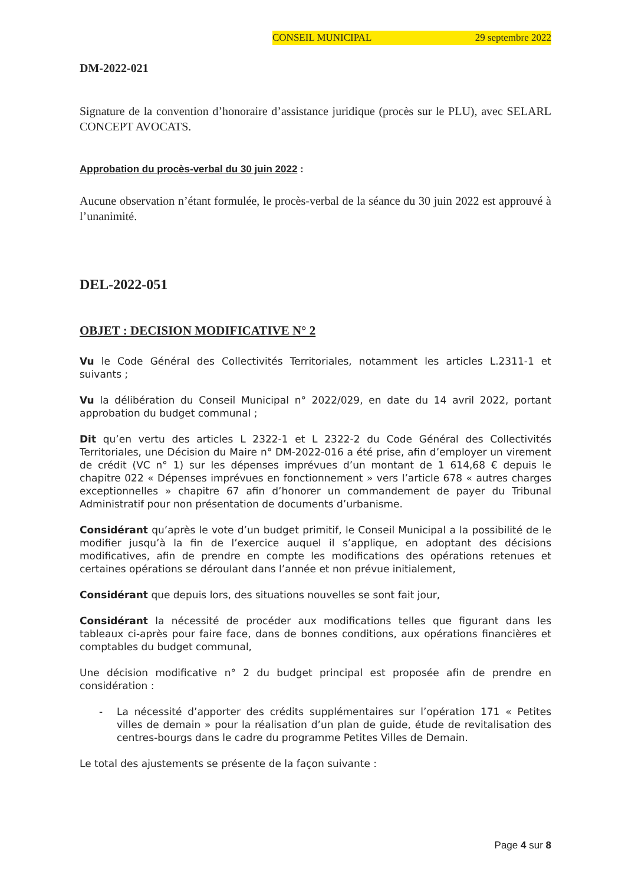CONSEIL MUNICIPAL 29 septembre 2022
DM-2022-021
Signature de la convention d’honoraire d’assistance juridique (procès sur le PLU), avec SELARL CONCEPT AVOCATS.
Approbation du procès-verbal du 30 juin 2022 :
Aucune observation n’étant formulée, le procès-verbal de la séance du 30 juin 2022 est approuvé à l’unanimité.
DEL-2022-051
OBJET : DECISION MODIFICATIVE N° 2
Vu le Code Général des Collectivités Territoriales, notamment les articles L.2311-1 et suivants ;
Vu la délibération du Conseil Municipal n° 2022/029, en date du 14 avril 2022, portant approbation du budget communal ;
Dit qu’en vertu des articles L 2322-1 et L 2322-2 du Code Général des Collectivités Territoriales, une Décision du Maire n° DM-2022-016 a été prise, afin d’employer un virement de crédit (VC n° 1) sur les dépenses imprévues d’un montant de 1 614,68 € depuis le chapitre 022 « Dépenses imprévues en fonctionnement » vers l’article 678 « autres charges exceptionnelles » chapitre 67 afin d’honorer un commandement de payer du Tribunal Administratif pour non présentation de documents d’urbanisme.
Considérant qu’après le vote d’un budget primitif, le Conseil Municipal a la possibilité de le modifier jusqu’à la fin de l’exercice auquel il s’applique, en adoptant des décisions modificatives, afin de prendre en compte les modifications des opérations retenues et certaines opérations se déroulant dans l’année et non prévue initialement,
Considérant que depuis lors, des situations nouvelles se sont fait jour,
Considérant la nécessité de procéder aux modifications telles que figurant dans les tableaux ci-après pour faire face, dans de bonnes conditions, aux opérations financières et comptables du budget communal,
Une décision modificative n° 2 du budget principal est proposée afin de prendre en considération :
- La nécessité d’apporter des crédits supplémentaires sur l’opération 171 « Petites villes de demain » pour la réalisation d’un plan de guide, étude de revitalisation des centres-bourgs dans le cadre du programme Petites Villes de Demain.
Le total des ajustements se présente de la façon suivante :
Page 4 sur 8